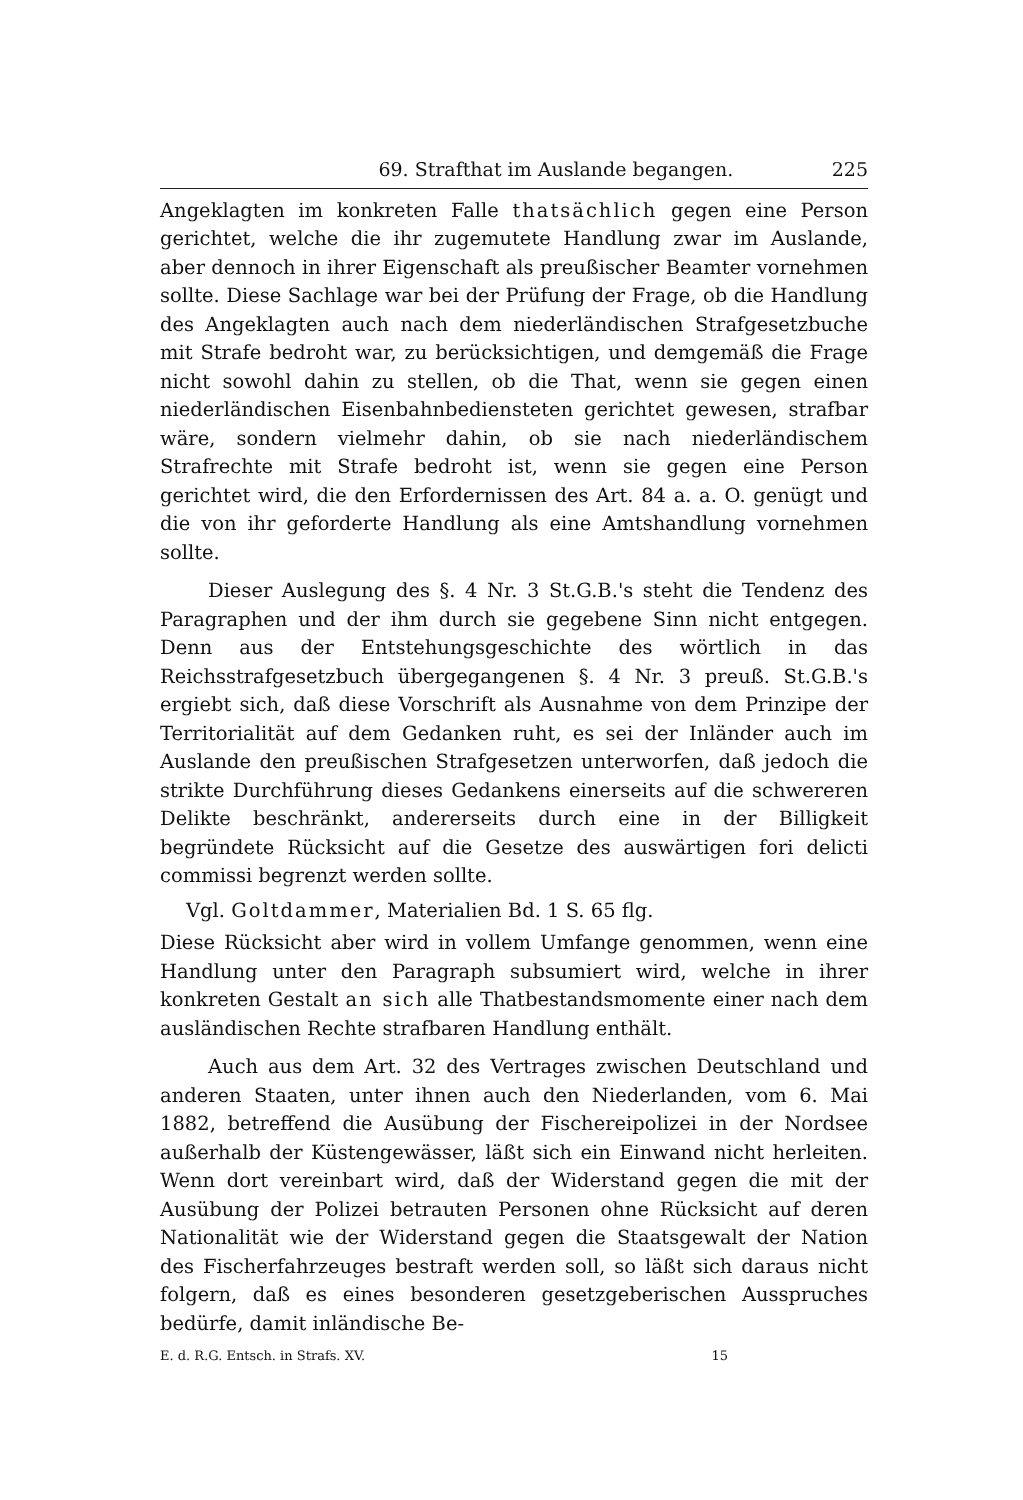69. Strafthat im Auslande begangen. 225
Angeklagten im konkreten Falle thatsächlich gegen eine Person gerichtet, welche die ihr zugemutete Handlung zwar im Auslande, aber dennoch in ihrer Eigenschaft als preußischer Beamter vornehmen sollte. Diese Sachlage war bei der Prüfung der Frage, ob die Handlung des Angeklagten auch nach dem niederländischen Strafgesetzbuche mit Strafe bedroht war, zu berücksichtigen, und demgemäß die Frage nicht sowohl dahin zu stellen, ob die That, wenn sie gegen einen niederländischen Eisenbahnbediensteten gerichtet gewesen, strafbar wäre, sondern vielmehr dahin, ob sie nach niederländischem Strafrechte mit Strafe bedroht ist, wenn sie gegen eine Person gerichtet wird, die den Erfordernissen des Art. 84 a. a. O. genügt und die von ihr geforderte Handlung als eine Amtshandlung vornehmen sollte.
Dieser Auslegung des §. 4 Nr. 3 St.G.B.'s steht die Tendenz des Paragraphen und der ihm durch sie gegebene Sinn nicht entgegen. Denn aus der Entstehungsgeschichte des wörtlich in das Reichsstrafgesetzbuch übergegangenen §. 4 Nr. 3 preuß. St.G.B.'s ergiebt sich, daß diese Vorschrift als Ausnahme von dem Prinzipe der Territorialität auf dem Gedanken ruht, es sei der Inländer auch im Auslande den preußischen Strafgesetzen unterworfen, daß jedoch die strikte Durchführung dieses Gedankens einerseits auf die schwereren Delikte beschränkt, andererseits durch eine in der Billigkeit begründete Rücksicht auf die Gesetze des auswärtigen fori delicti commissi begrenzt werden sollte.
Vgl. Goltdammer, Materialien Bd. 1 S. 65 flg.
Diese Rücksicht aber wird in vollem Umfange genommen, wenn eine Handlung unter den Paragraph subsumiert wird, welche in ihrer konkreten Gestalt an sich alle Thatbestandsmomente einer nach dem ausländischen Rechte strafbaren Handlung enthält.
Auch aus dem Art. 32 des Vertrages zwischen Deutschland und anderen Staaten, unter ihnen auch den Niederlanden, vom 6. Mai 1882, betreffend die Ausübung der Fischereipolizei in der Nordsee außerhalb der Küstengewässer, läßt sich ein Einwand nicht herleiten. Wenn dort vereinbart wird, daß der Widerstand gegen die mit der Ausübung der Polizei betrauten Personen ohne Rücksicht auf deren Nationalität wie der Widerstand gegen die Staatsgewalt der Nation des Fischerfahrzeuges bestraft werden soll, so läßt sich daraus nicht folgern, daß es eines besonderen gesetzgeberischen Ausspruches bedürfe, damit inländische Be-
E. d. R.G. Entsch. in Strafs. XV. 15